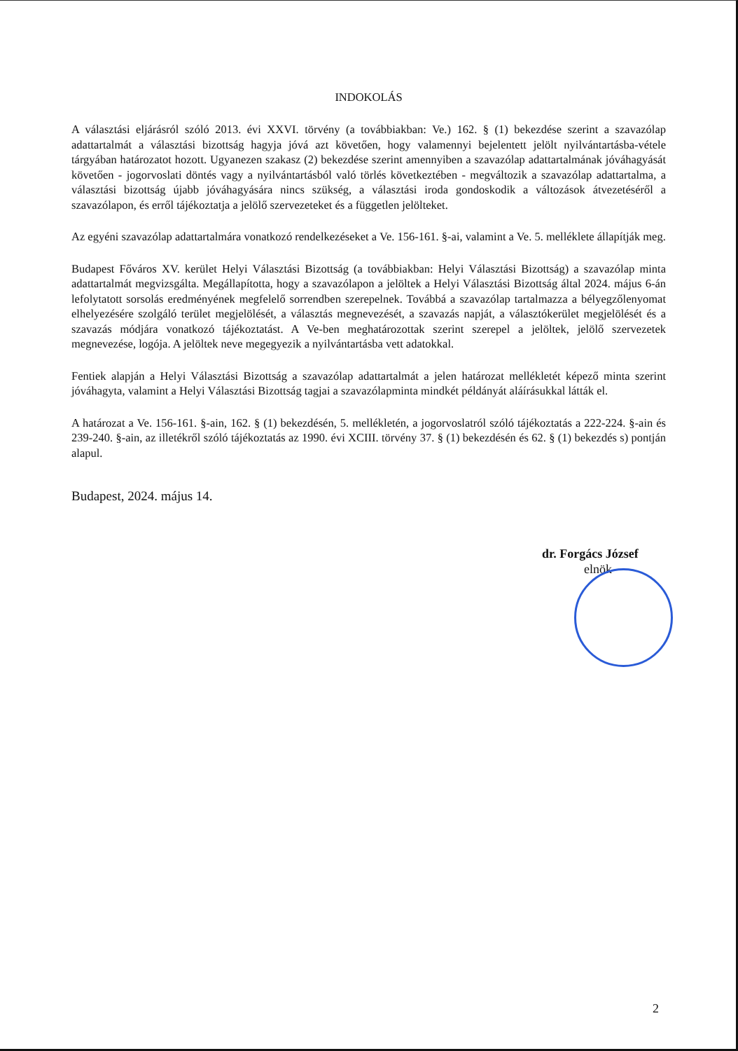INDOKOLÁS
A választási eljárásról szóló 2013. évi XXVI. törvény (a továbbiakban: Ve.) 162. § (1) bekezdése szerint a szavazólap adattartalmát a választási bizottság hagyja jóvá azt követően, hogy valamennyi bejelentett jelölt nyilvántartásba-vétele tárgyában határozatot hozott. Ugyanezen szakasz (2) bekezdése szerint amennyiben a szavazólap adattartalmának jóváhagyását követően - jogorvoslati döntés vagy a nyilvántartásból való törlés következtében - megváltozik a szavazólap adattartalma, a választási bizottság újabb jóváhagyására nincs szükség, a választási iroda gondoskodik a változások átvezetéséről a szavazólapon, és erről tájékoztatja a jelölő szervezeteket és a független jelölteket.
Az egyéni szavazólap adattartalmára vonatkozó rendelkezéseket a Ve. 156-161. §-ai, valamint a Ve. 5. melléklete állapítják meg.
Budapest Főváros XV. kerület Helyi Választási Bizottság (a továbbiakban: Helyi Választási Bizottság) a szavazólap minta adattartalmát megvizsgálta. Megállapította, hogy a szavazólapon a jelöltek a Helyi Választási Bizottság által 2024. május 6-án lefolytatott sorsolás eredményének megfelelő sorrendben szerepelnek. Továbbá a szavazólap tartalmazza a bélyegzőlenyomat elhelyezésére szolgáló terület megjelölését, a választás megnevezését, a szavazás napját, a választókerület megjelölését és a szavazás módjára vonatkozó tájékoztatást. A Ve-ben meghatározottak szerint szerepel a jelöltek, jelölő szervezetek megnevezése, logója. A jelöltek neve megegyezik a nyilvántartásba vett adatokkal.
Fentiek alapján a Helyi Választási Bizottság a szavazólap adattartalmát a jelen határozat mellékletét képező minta szerint jóváhagyta, valamint a Helyi Választási Bizottság tagjai a szavazólapminta mindkét példányát aláírásukkal látták el.
A határozat a Ve. 156-161. §-ain, 162. § (1) bekezdésén, 5. mellékletén, a jogorvoslatról szóló tájékoztatás a 222-224. §-ain és 239-240. §-ain, az illetékről szóló tájékoztatás az 1990. évi XCIII. törvény 37. § (1) bekezdésén és 62. § (1) bekezdés s) pontján alapul.
Budapest, 2024. május 14.
dr. Forgács József
elnök
2